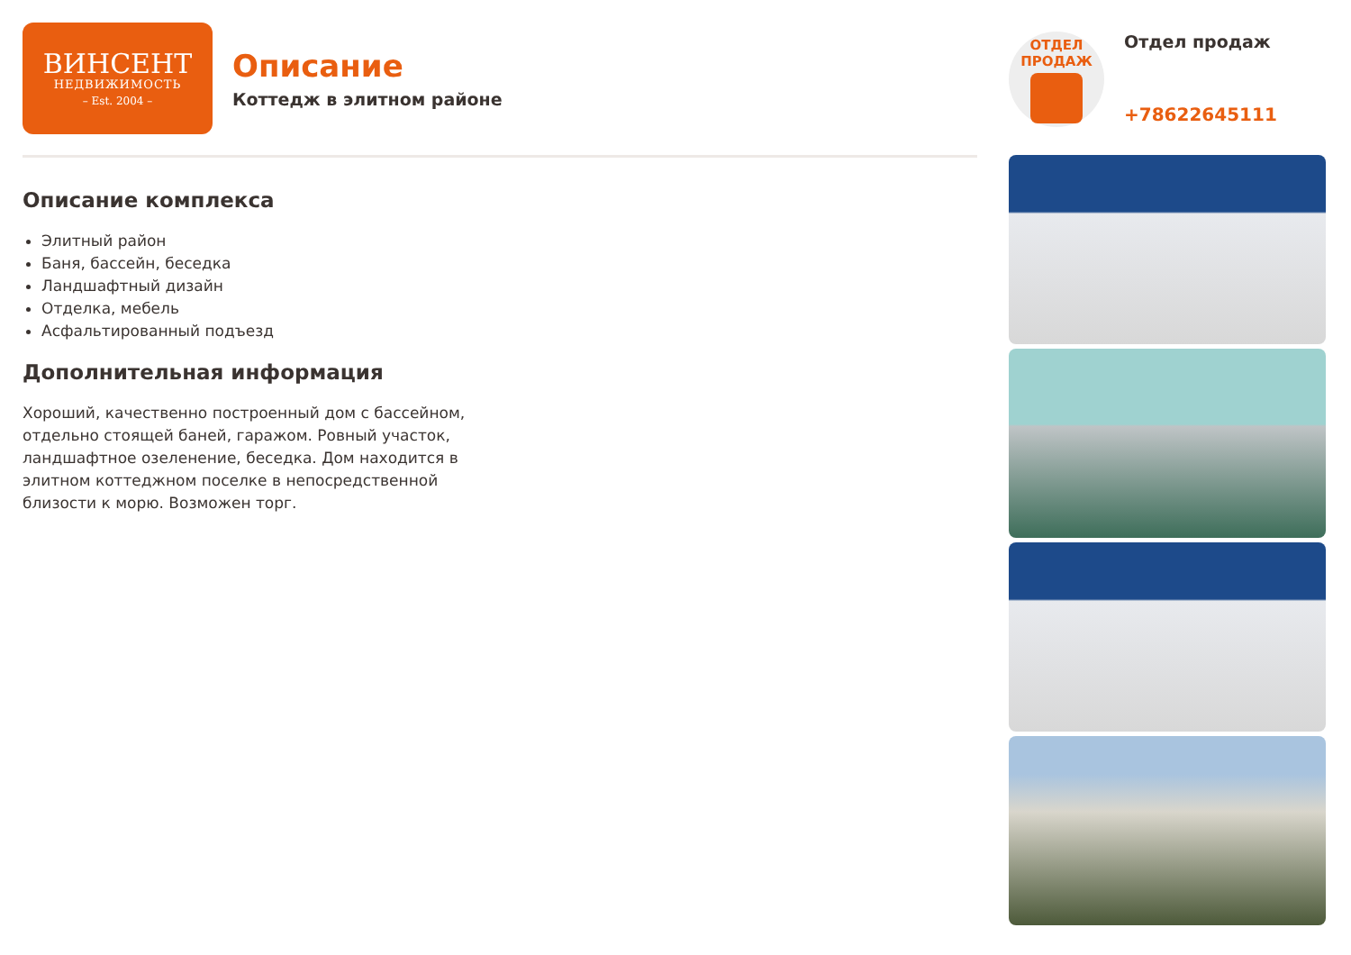ВИНСЕНТ
НЕДВИЖИМОСТЬ
– Est. 2004 –
Описание
Коттедж в элитном районе
Описание комплекса
Элитный район
Баня, бассейн, беседка
Ландшафтный дизайн
Отделка, мебель
Асфальтированный подъезд
Дополнительная информация
Хороший, качественно построенный дом с бассейном, отдельно стоящей баней, гаражом. Ровный участок, ландшафтное озеленение, беседка. Дом находится в элитном коттеджном поселке в непосредственной близости к морю. Возможен торг.
ОТДЕЛ
ПРОДАЖ
Отдел продаж
+78622645111